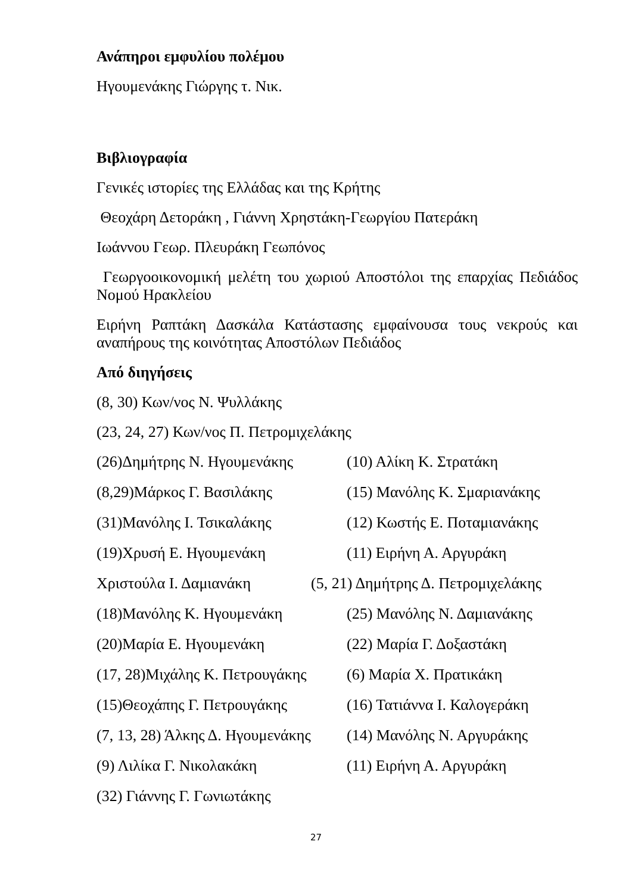Ανάπηροι εμφυλίου πολέμου
Ηγουμενάκης Γιώργης τ. Νικ.
Βιβλιογραφία
Γενικές ιστορίες της Ελλάδας και της Κρήτης
Θεοχάρη Δετοράκη , Γιάννη Χρηστάκη-Γεωργίου Πατεράκη
Ιωάννου Γεωρ. Πλευράκη Γεωπόνος
Γεωργοοικονομική μελέτη του χωριού Αποστόλοι της επαρχίας Πεδιάδος Νομού Ηρακλείου
Ειρήνη Ραπτάκη Δασκάλα Κατάστασης εμφαίνουσα τους νεκρούς και αναπήρους της κοινότητας Αποστόλων Πεδιάδος
Από διηγήσεις
(8, 30) Κων/νος Ν. Ψυλλάκης
(23, 24, 27) Κων/νος Π. Πετρομιχελάκης
(26)Δημήτρης Ν. Ηγουμενάκης (10) Αλίκη Κ. Στρατάκη
(8,29)Μάρκος Γ. Βασιλάκης (15) Μανόλης Κ. Σμαριανάκης
(31)Μανόλης Ι. Τσικαλάκης (12) Κωστής Ε. Ποταμιανάκης
(19)Χρυσή Ε. Ηγουμενάκη (11) Ειρήνη Α. Αργυράκη
Χριστούλα Ι. Δαμιανάκη (5, 21) Δημήτρης Δ. Πετρομιχελάκης
(18)Μανόλης Κ. Ηγουμενάκη (25) Μανόλης Ν. Δαμιανάκης
(20)Μαρία Ε. Ηγουμενάκη (22) Μαρία Γ. Δοξαστάκη
(17, 28)Μιχάλης Κ. Πετρουγάκης (6) Μαρία Χ. Πρατικάκη
(15)Θεοχάπης Γ. Πετρουγάκης (16) Τατιάννα Ι. Καλογεράκη
(7, 13, 28) Άλκης Δ. Ηγουμενάκης (14) Μανόλης Ν. Αργυράκης
(9) Λιλίκα Γ. Νικολακάκη (11) Ειρήνη Α. Αργυράκη
(32) Γιάννης Γ. Γωνιωτάκης
27